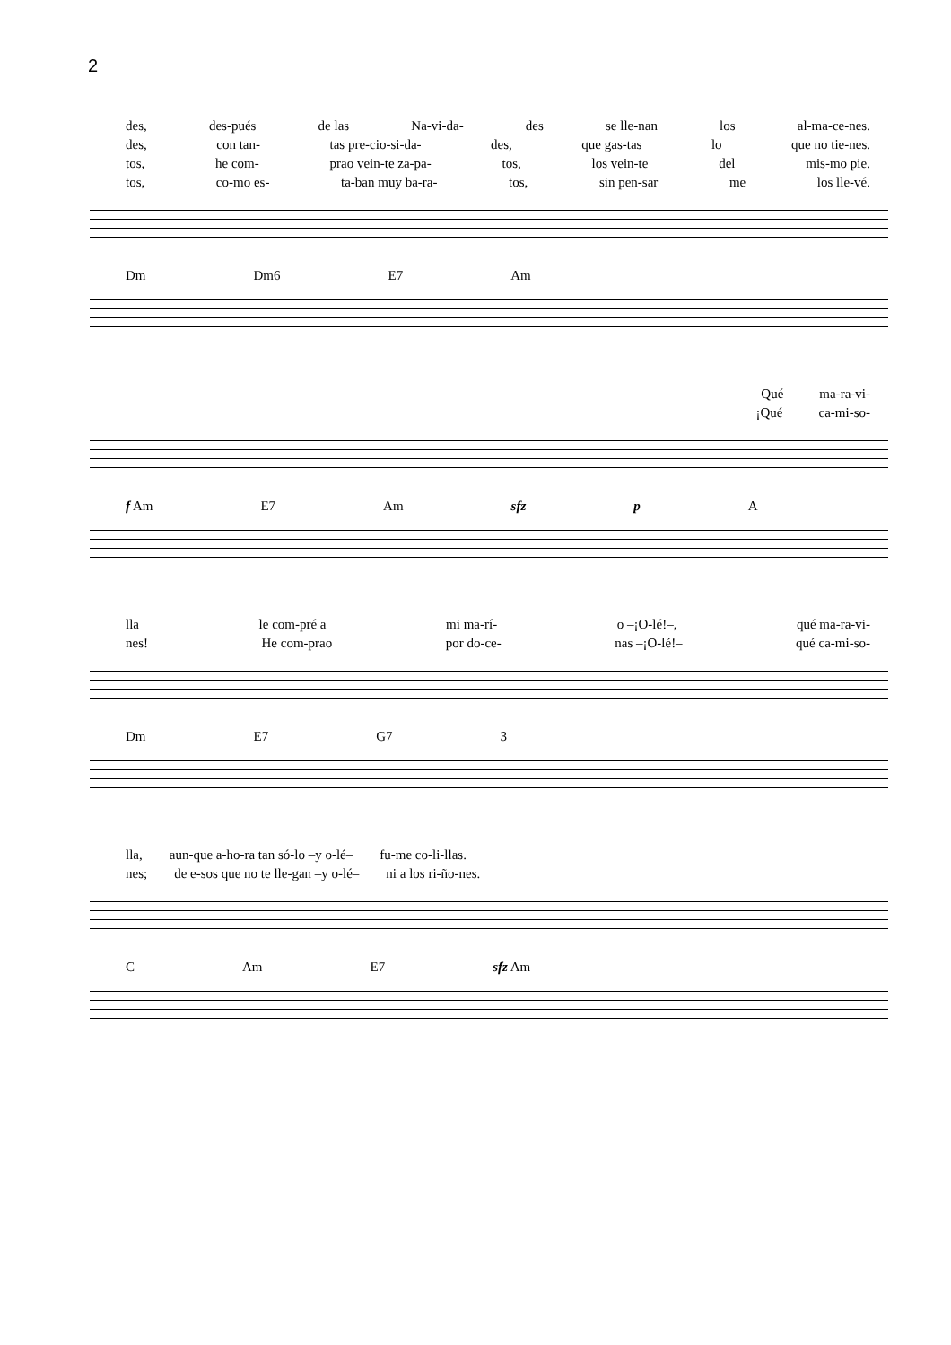2
des, des-pués de las Na-vi-da- des se lle-nan los al-ma-ce-nes.
des, con tan- tas pre-cio-si-da- des, que gas-tas lo que no tie-nes.
tos, he com- prao vein-te za-pa- tos, los vein-te del mis-mo pie.
tos, co-mo es- ta-ban muy ba-ra- tos, sin pen-sar me los lle-vé.
Dm Dm6 E7 Am
Qué ma-ra-vi-
¡Qué ca-mi-so-
f Am E7 Am sfz p A
lla le com-pré a mi ma-rí- o –¡O-lé!–, qué ma-ra-vi-
nes! He com-prao por do-ce- nas –¡O-lé!– qué ca-mi-so-
Dm E7 G7 3
lla, aun-que a-ho-ra tan só-lo –y o-lé– fu-me co-li-llas.
nes; de e-sos que no te lle-gan –y o-lé– ni a los ri-ño-nes.
C Am E7 sfz Am